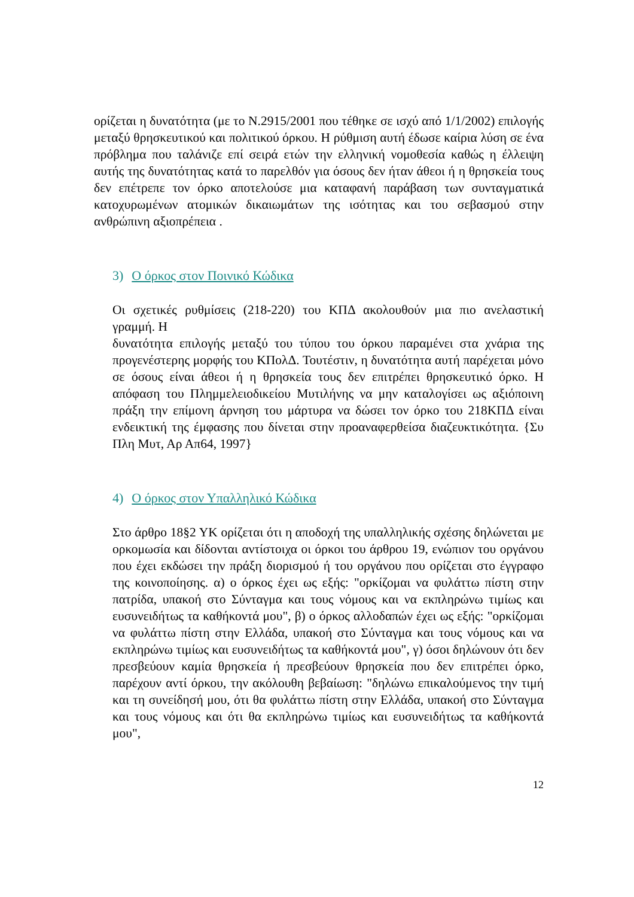ορίζεται η δυνατότητα (με το Ν.2915/2001 που τέθηκε σε ισχύ από 1/1/2002) επιλογής μεταξύ θρησκευτικού και πολιτικού όρκου. Η ρύθμιση αυτή έδωσε καίρια λύση σε ένα πρόβλημα που ταλάνιζε επί σειρά ετών την ελληνική νομοθεσία καθώς η έλλειψη αυτής της δυνατότητας κατά το παρελθόν για όσους δεν ήταν άθεοι ή η θρησκεία τους δεν επέτρεπε τον όρκο αποτελούσε μια καταφανή παράβαση των συνταγματικά κατοχυρωμένων ατομικών δικαιωμάτων της ισότητας και του σεβασμού στην ανθρώπινη αξιοπρέπεια .
3) Ο όρκος στον Ποινικό Κώδικα
Οι σχετικές ρυθμίσεις (218-220) του ΚΠΔ ακολουθούν μια πιο ανελαστική γραμμή. Η
δυνατότητα επιλογής μεταξύ του τύπου του όρκου παραμένει στα χνάρια της προγενέστερης μορφής του ΚΠολΔ. Τουτέστιν, η δυνατότητα αυτή παρέχεται μόνο σε όσους είναι άθεοι ή η θρησκεία τους δεν επιτρέπει θρησκευτικό όρκο. Η απόφαση του Πλημμελειοδικείου Μυτιλήνης να μην καταλογίσει ως αξιόποινη πράξη την επίμονη άρνηση του μάρτυρα να δώσει τον όρκο του 218ΚΠΔ είναι ενδεικτική της έμφασης που δίνεται στην προαναφερθείσα διαζευκτικότητα. {Συ Πλη Μυτ, Αρ Απ64, 1997}
4) Ο όρκος στον Υπαλληλικό Κώδικα
Στο άρθρο 18§2 ΥΚ ορίζεται ότι η αποδοχή της υπαλληλικής σχέσης δηλώνεται με ορκομωσία και δίδονται αντίστοιχα οι όρκοι του άρθρου 19, ενώπιον του οργάνου που έχει εκδώσει την πράξη διορισμού ή του οργάνου που ορίζεται στο έγγραφο της κοινοποίησης. α) ο όρκος έχει ως εξής: "ορκίζομαι να φυλάττω πίστη στην πατρίδα, υπακοή στο Σύνταγμα και τους νόμους και να εκπληρώνω τιμίως και ευσυνειδήτως τα καθήκοντά μου", β) ο όρκος αλλοδαπών έχει ως εξής: "ορκίζομαι να φυλάττω πίστη στην Ελλάδα, υπακοή στο Σύνταγμα και τους νόμους και να εκπληρώνω τιμίως και ευσυνειδήτως τα καθήκοντά μου", γ) όσοι δηλώνουν ότι δεν πρεσβεύουν καμία θρησκεία ή πρεσβεύουν θρησκεία που δεν επιτρέπει όρκο, παρέχουν αντί όρκου, την ακόλουθη βεβαίωση: "δηλώνω επικαλούμενος την τιμή και τη συνείδησή μου, ότι θα φυλάττω πίστη στην Ελλάδα, υπακοή στο Σύνταγμα και τους νόμους και ότι θα εκπληρώνω τιμίως και ευσυνειδήτως τα καθήκοντά μου",
12